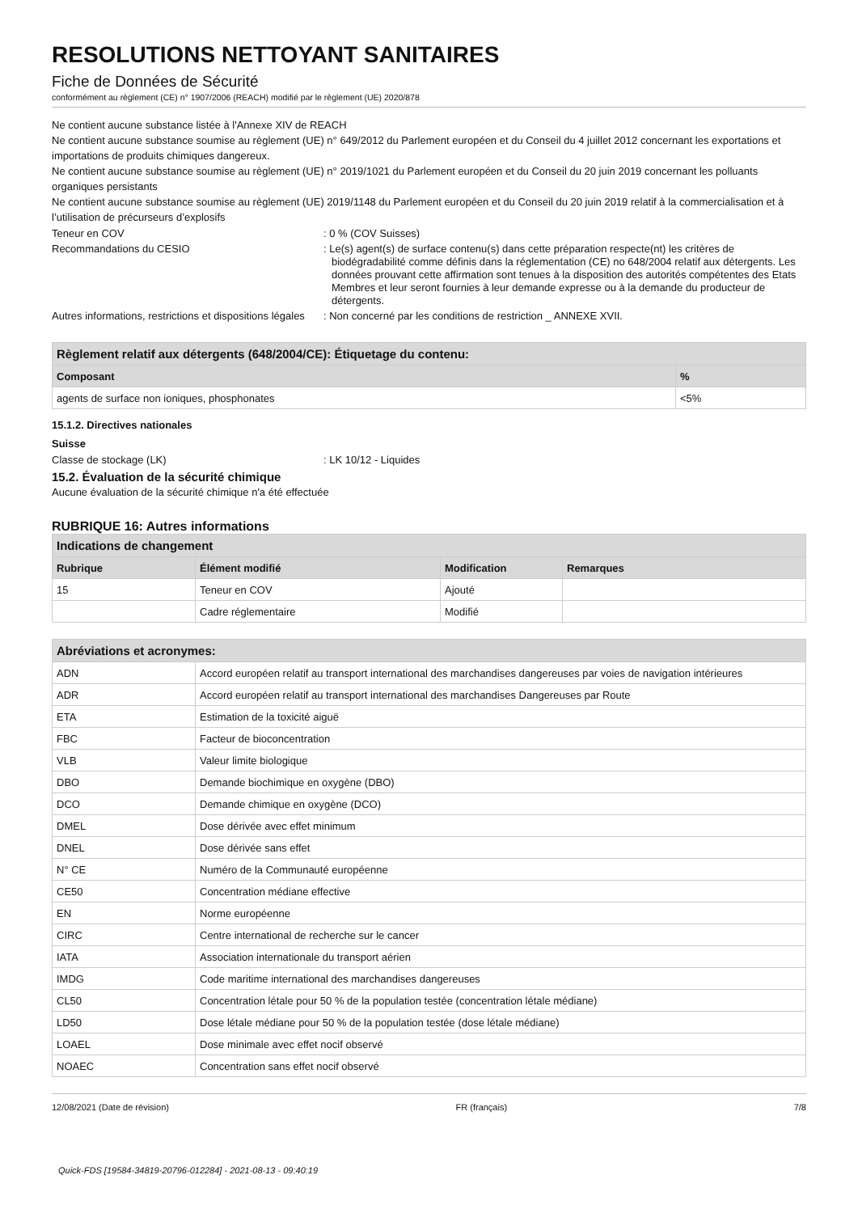RESOLUTIONS NETTOYANT SANITAIRES
Fiche de Données de Sécurité
conformément au règlement (CE) n° 1907/2006 (REACH) modifié par le règlement (UE) 2020/878
Ne contient aucune substance listée à l'Annexe XIV de REACH
Ne contient aucune substance soumise au règlement (UE) n° 649/2012 du Parlement européen et du Conseil du 4 juillet 2012 concernant les exportations et importations de produits chimiques dangereux.
Ne contient aucune substance soumise au règlement (UE) n° 2019/1021 du Parlement européen et du Conseil du 20 juin 2019 concernant les polluants organiques persistants
Ne contient aucune substance soumise au règlement (UE) 2019/1148 du Parlement européen et du Conseil du 20 juin 2019 relatif à la commercialisation et à l’utilisation de précurseurs d’explosifs
Teneur en COV : 0 % (COV Suisses)
Recommandations du CESIO : Le(s) agent(s) de surface contenu(s) dans cette préparation respecte(nt) les critères de biodégradabilité comme définis dans la réglementation (CE) no 648/2004 relatif aux détergents. Les données prouvant cette affirmation sont tenues à la disposition des autorités compétentes des Etats Membres et leur seront fournies à leur demande expresse ou à la demande du producteur de détergents.
Autres informations, restrictions et dispositions légales
: Non concerné par les conditions de restriction _ ANNEXE XVII.
| Règlement relatif aux détergents (648/2004/CE): Étiquetage du contenu: | |
| --- | --- |
| Composant | % |
| agents de surface non ioniques, phosphonates | <5% |
15.1.2. Directives nationales
Suisse
Classe de stockage (LK) : LK 10/12 - Liquides
15.2. Évaluation de la sécurité chimique
Aucune évaluation de la sécurité chimique n'a été effectuée
RUBRIQUE 16: Autres informations
| Indications de changement | | | |
| --- | --- | --- | --- |
| Rubrique | Élément modifié | Modification | Remarques |
| 15 | Teneur en COV | Ajouté | |
| | Cadre réglementaire | Modifié | |
| Abréviations et acronymes: | |
| --- | --- |
| ADN | Accord européen relatif au transport international des marchandises dangereuses par voies de navigation intérieures |
| ADR | Accord européen relatif au transport international des marchandises Dangereuses par Route |
| ETA | Estimation de la toxicité aiguë |
| FBC | Facteur de bioconcentration |
| VLB | Valeur limite biologique |
| DBO | Demande biochimique en oxygène (DBO) |
| DCO | Demande chimique en oxygène (DCO) |
| DMEL | Dose dérivée avec effet minimum |
| DNEL | Dose dérivée sans effet |
| N° CE | Numéro de la Communauté européenne |
| CE50 | Concentration médiane effective |
| EN | Norme européenne |
| CIRC | Centre international de recherche sur le cancer |
| IATA | Association internationale du transport aérien |
| IMDG | Code maritime international des marchandises dangereuses |
| CL50 | Concentration létale pour 50 % de la population testée (concentration létale médiane) |
| LD50 | Dose létale médiane pour 50 % de la population testée (dose létale médiane) |
| LOAEL | Dose minimale avec effet nocif observé |
| NOAEC | Concentration sans effet nocif observé |
12/08/2021 (Date de révision) FR (français) 7/8
Quick-FDS [19584-34819-20796-012284] - 2021-08-13 - 09:40:19